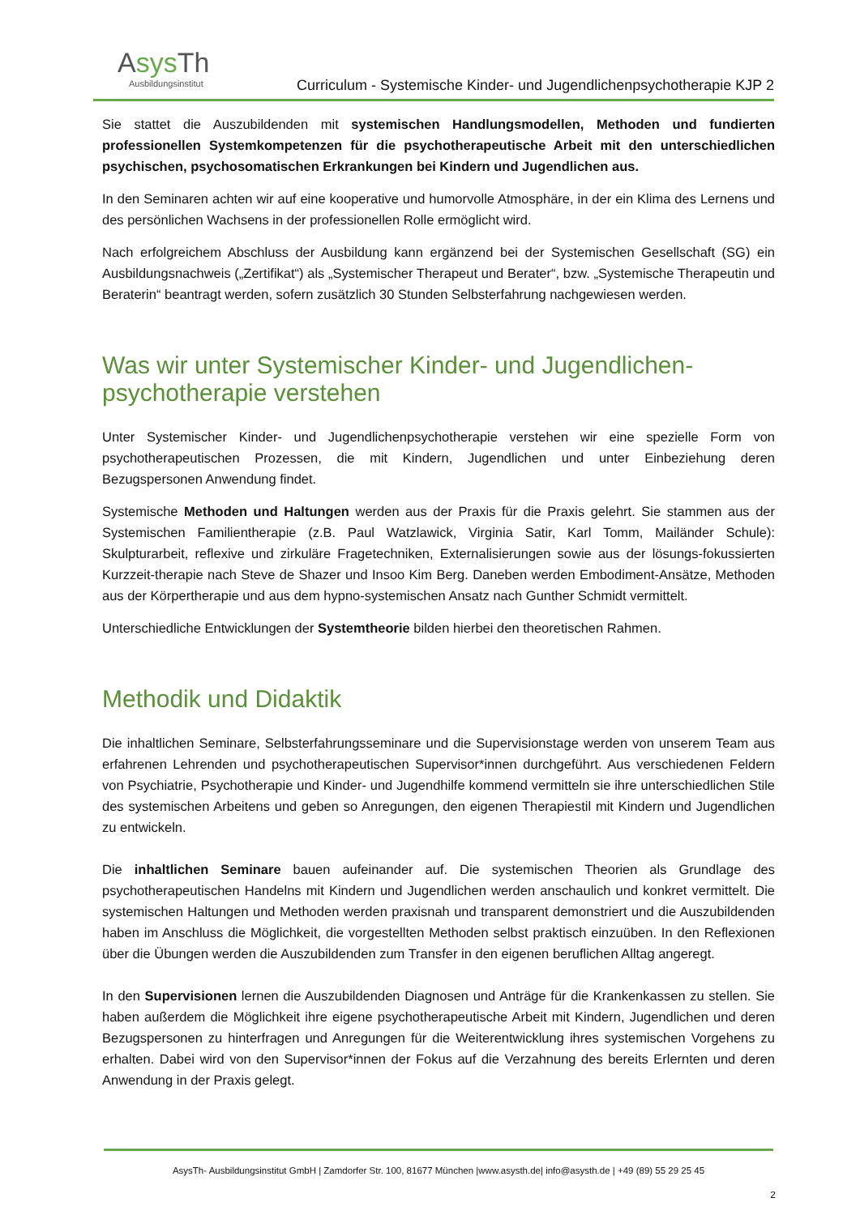Asys Th
Ausbildungsinstitut
Curriculum - Systemische Kinder- und Jugendlichenpsychotherapie KJP 2
Sie stattet die Auszubildenden mit systemischen Handlungsmodellen, Methoden und fundierten professionellen Systemkompetenzen für die psychotherapeutische Arbeit mit den unterschiedlichen psychischen, psychosomatischen Erkrankungen bei Kindern und Jugendlichen aus.
In den Seminaren achten wir auf eine kooperative und humorvolle Atmosphäre, in der ein Klima des Lernens und des persönlichen Wachsens in der professionellen Rolle ermöglicht wird.
Nach erfolgreichem Abschluss der Ausbildung kann ergänzend bei der Systemischen Gesellschaft (SG) ein Ausbildungsnachweis („Zertifikat“) als „Systemischer Therapeut und Berater“, bzw. „Systemische Therapeutin und Beraterin“ beantragt werden, sofern zusätzlich 30 Stunden Selbsterfahrung nachgewiesen werden.
Was wir unter Systemischer Kinder- und Jugendlichen-psychotherapie verstehen
Unter Systemischer Kinder- und Jugendlichenpsychotherapie verstehen wir eine spezielle Form von psychotherapeutischen Prozessen, die mit Kindern, Jugendlichen und unter Einbeziehung deren Bezugspersonen Anwendung findet.
Systemische Methoden und Haltungen werden aus der Praxis für die Praxis gelehrt. Sie stammen aus der Systemischen Familientherapie (z.B. Paul Watzlawick, Virginia Satir, Karl Tomm, Mailänder Schule): Skulpturarbeit, reflexive und zirkuläre Fragetechniken, Externalisierungen sowie aus der lösungs-fokussierten Kurzzeit-therapie nach Steve de Shazer und Insoo Kim Berg. Daneben werden Embodiment-Ansätze, Methoden aus der Körpertherapie und aus dem hypno-systemischen Ansatz nach Gunther Schmidt vermittelt.
Unterschiedliche Entwicklungen der Systemtheorie bilden hierbei den theoretischen Rahmen.
Methodik und Didaktik
Die inhaltlichen Seminare, Selbsterfahrungsseminare und die Supervisionstage werden von unserem Team aus erfahrenen Lehrenden und psychotherapeutischen Supervisor*innen durchgeführt. Aus verschiedenen Feldern von Psychiatrie, Psychotherapie und Kinder- und Jugendhilfe kommend vermitteln sie ihre unterschiedlichen Stile des systemischen Arbeitens und geben so Anregungen, den eigenen Therapiestil mit Kindern und Jugendlichen zu entwickeln.
Die inhaltlichen Seminare bauen aufeinander auf. Die systemischen Theorien als Grundlage des psychotherapeutischen Handelns mit Kindern und Jugendlichen werden anschaulich und konkret vermittelt. Die systemischen Haltungen und Methoden werden praxisnah und transparent demonstriert und die Auszubildenden haben im Anschluss die Möglichkeit, die vorgestellten Methoden selbst praktisch einzuüben. In den Reflexionen über die Übungen werden die Auszubildenden zum Transfer in den eigenen beruflichen Alltag angeregt.
In den Supervisionen lernen die Auszubildenden Diagnosen und Anträge für die Krankenkassen zu stellen. Sie haben außerdem die Möglichkeit ihre eigene psychotherapeutische Arbeit mit Kindern, Jugendlichen und deren Bezugspersonen zu hinterfragen und Anregungen für die Weiterentwicklung ihres systemischen Vorgehens zu erhalten. Dabei wird von den Supervisor*innen der Fokus auf die Verzahnung des bereits Erlernten und deren Anwendung in der Praxis gelegt.
AsysTh- Ausbildungsinstitut GmbH | Zamdorfer Str. 100, 81677 München |www.asysth.de| info@asysth.de | +49 (89) 55 29 25 45
2